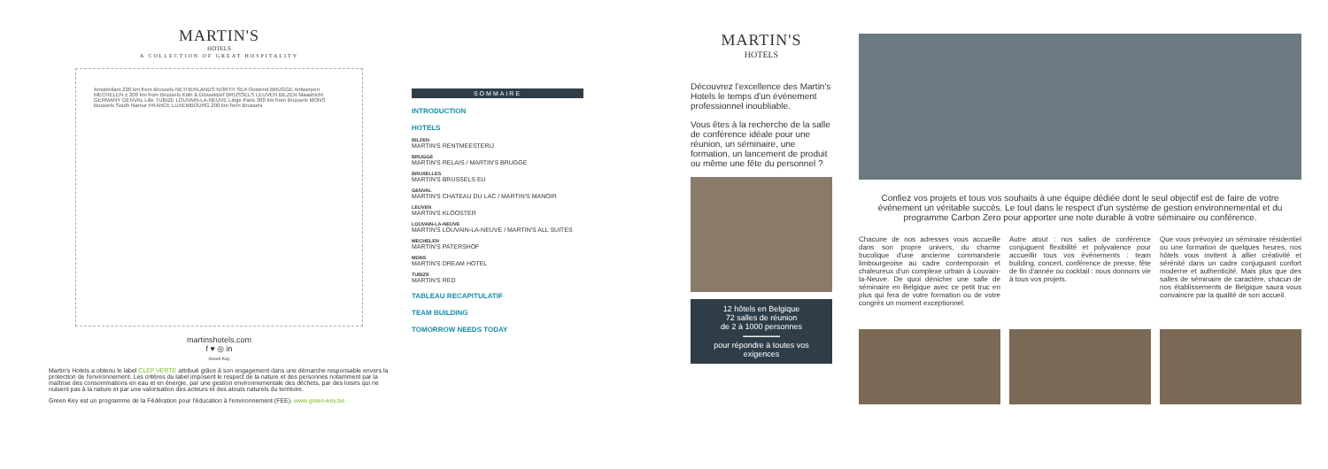MARTIN'S
HOTELS
A COLLECTION OF GREAT HOSPITALITY
Amsterdam 220 km from Brussels NETHERLANDS NORTH SEA Oostend BRUGGE Antwerpen MECHELEN ± 200 km from Brussels Köln & Düsseldorf BRUSSELS LEUVEN BILZEN Maastricht GERMANY GENVAL Lille TUBIZE LOUVAIN-LA-NEUVE Liège Paris 300 km from Brussels MONS Brussels South Namur FRANCE LUXEMBOURG 200 km from Brussels
martinshotels.com
f ♥ ◎ in
Green Key
Martin's Hotels a obtenu le label CLEF VERTE attribué grâce à son engagement dans une démarche responsable envers la protection de l'environnement. Les critères du label imposent le respect de la nature et des personnes notamment par la maîtrise des consommations en eau et en énergie, par une gestion environnementale des déchets, par des loisirs qui ne nuisent pas à la nature et par une valorisation des acteurs et des atouts naturels du territoire.
Green Key est un programme de la Fédération pour l'éducation à l'environnement (FEE). www.green-key.be
SOMMAIRE
INTRODUCTION
HOTELS
BILZEN
MARTIN'S RENTMEESTERIJ
BRUGGE
MARTIN'S RELAIS / MARTIN'S BRUGGE
BRUXELLES
MARTIN'S BRUSSELS EU
GENVAL
MARTIN'S CHATEAU DU LAC / MARTIN'S MANOIR
LEUVEN
MARTIN'S KLOOSTER
LOUVAIN-LA-NEUVE
MARTIN'S LOUVAIN-LA-NEUVE / MARTIN'S ALL SUITES
MECHELEN
MARTIN'S PATERSHOF
MONS
MARTIN'S DREAM HOTEL
TUBIZE
MARTIN'S RED
TABLEAU RECAPITULATIF
TEAM BUILDING
TOMORROW NEEDS TODAY
MARTIN'S
HOTELS
Découvrez l'excellence des Martin's Hotels le temps d'un événement professionnel inoubliable.
Vous êtes à la recherche de la salle de conférence idéale pour une réunion, un séminaire, une formation, un lancement de produit ou même une fête du personnel ?
12 hôtels en Belgique
72 salles de réunion
de 2 à 1000 personnes
pour répondre à toutes vos exigences
Confiez vos projets et tous vos souhaits à une équipe dédiée dont le seul objectif est de faire de votre événement un véritable succès. Le tout dans le respect d'un système de gestion environnemental et du programme Carbon Zero pour apporter une note durable à votre séminaire ou conférence.
Chacune de nos adresses vous accueille dans son propre univers, du charme bucolique d'une ancienne commanderie limbourgeoise au cadre contemporain et chaleureux d'un complexe urbain à Louvain-la-Neuve. De quoi dénicher une salle de séminaire en Belgique avec ce petit truc en plus qui fera de votre formation ou de votre congrès un moment exceptionnel.
Autre atout : nos salles de conférence conjuguent flexibilité et polyvalence pour accueillir tous vos événements : team building, concert, conférence de presse, fête de fin d'année ou cocktail : nous donnons vie à tous vos projets.
Que vous prévoyiez un séminaire résidentiel ou une formation de quelques heures, nos hôtels vous invitent à allier créativité et sérénité dans un cadre conjuguant confort moderne et authenticité. Mais plus que des salles de séminaire de caractère, chacun de nos établissements de Belgique saura vous convaincre par la qualité de son accueil.